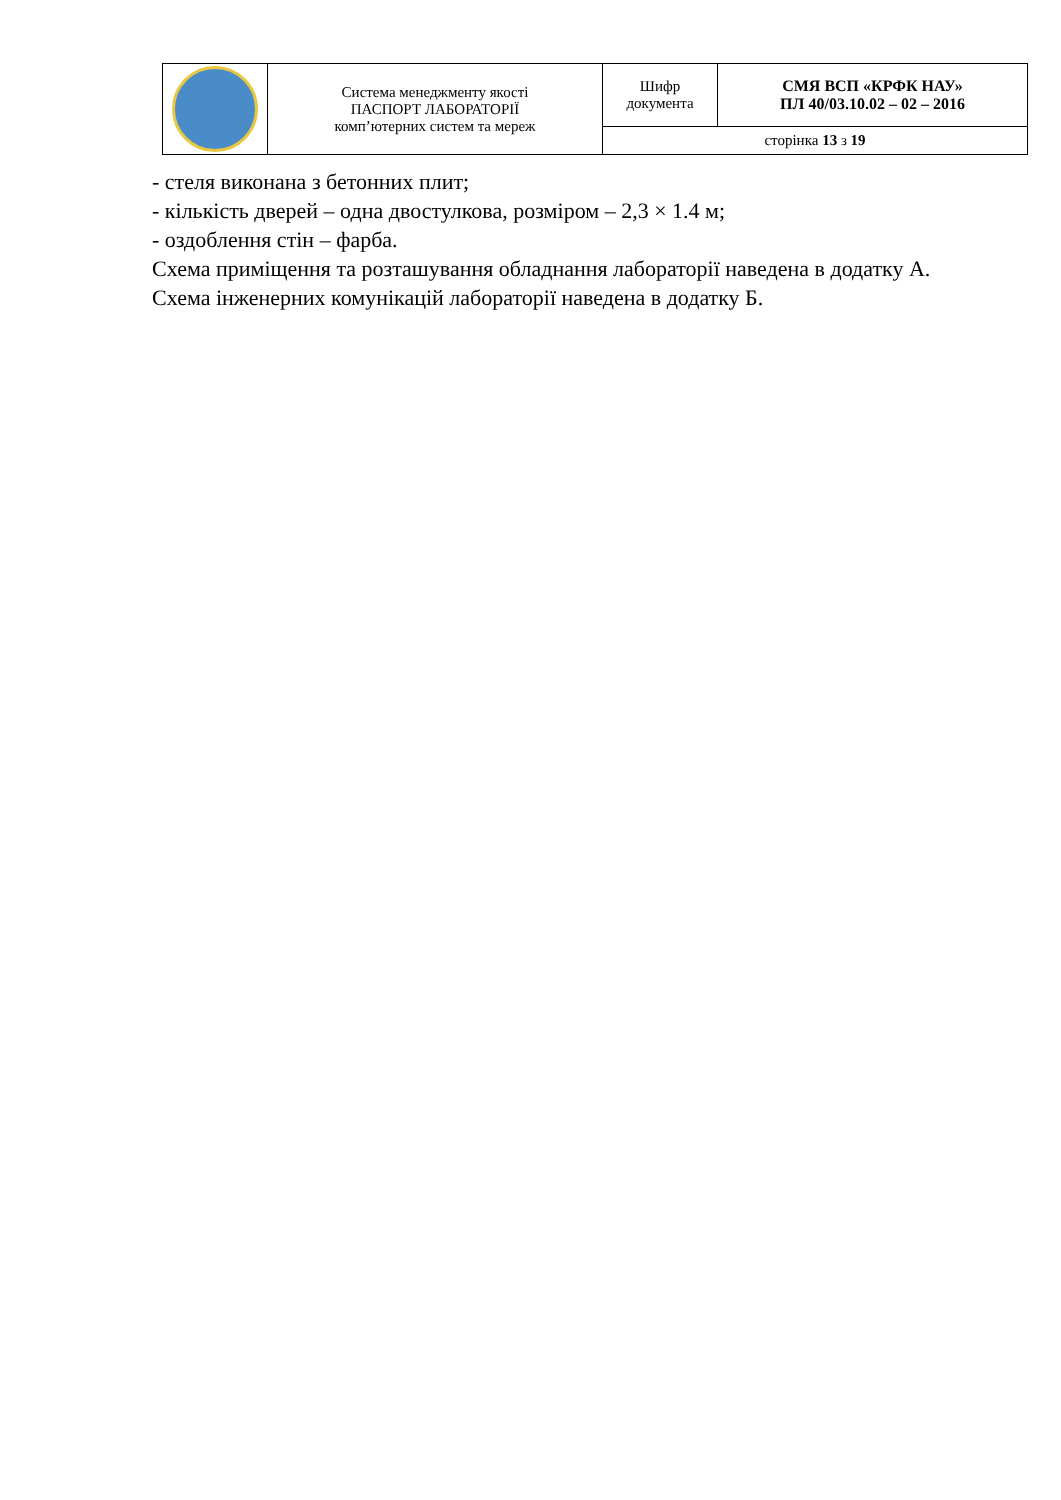| | Система менеджменту якості ПАСПОРТ ЛАБОРАТОРІЇ комп’ютерних систем та мереж | Шифр документа | СМЯ ВСП «КРФК НАУ» ПЛ 40/03.10.02 – 02 – 2016 |
| | | сторінка 13 з 19 | |
- стеля виконана з бетонних плит;
- кількість дверей – одна двостулкова, розміром – 2,3 × 1.4 м;
- оздоблення стін – фарба.
Схема приміщення та розташування обладнання лабораторії наведена в додатку А.
Схема інженерних комунікацій лабораторії наведена в додатку Б.